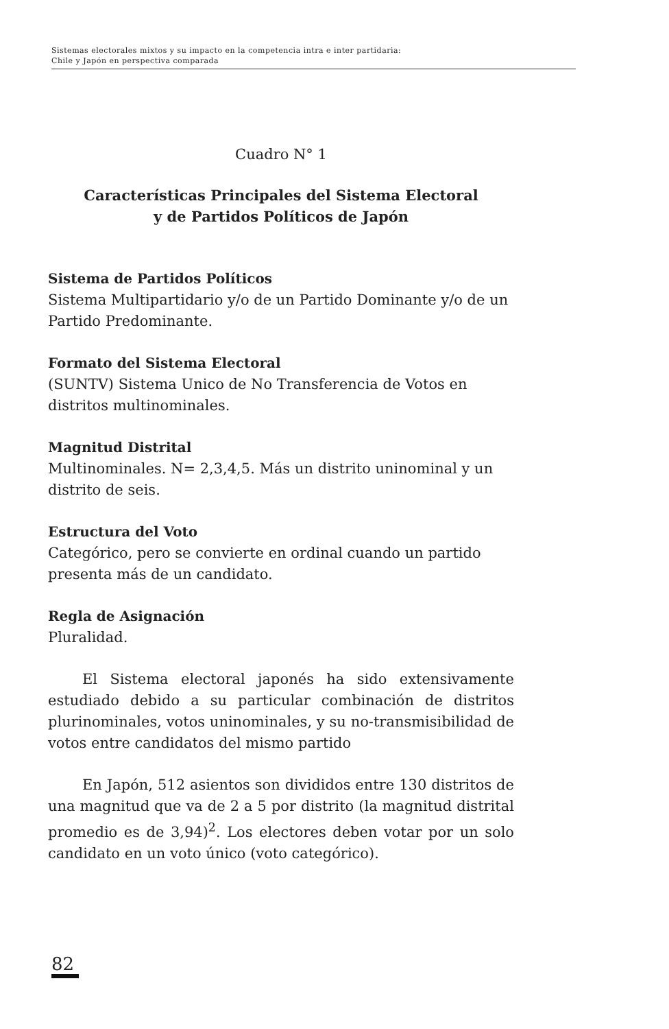Sistemas electorales mixtos y su impacto en la competencia intra e inter partidaria:
Chile y Japón en perspectiva comparada
Cuadro N° 1
Características Principales del Sistema Electoral
y de Partidos Políticos de Japón
Sistema de Partidos Políticos
Sistema Multipartidario y/o de un Partido Dominante y/o de un Partido Predominante.
Formato del Sistema Electoral
(SUNTV) Sistema Unico de No Transferencia de Votos en distritos multinominales.
Magnitud Distrital
Multinominales. N= 2,3,4,5. Más un distrito uninominal y un distrito de seis.
Estructura del Voto
Categórico, pero se convierte en ordinal cuando un partido presenta más de un candidato.
Regla de Asignación
Pluralidad.
El Sistema electoral japonés ha sido extensivamente estudiado debido a su particular combinación de distritos plurinominales, votos uninominales, y su no-transmisibilidad de votos entre candidatos del mismo partido
En Japón, 512 asientos son divididos entre 130 distritos de una magnitud que va de 2 a 5 por distrito (la magnitud distrital promedio es de 3,94)<sup>2</sup>. Los electores deben votar por un solo candidato en un voto único (voto categórico).
82